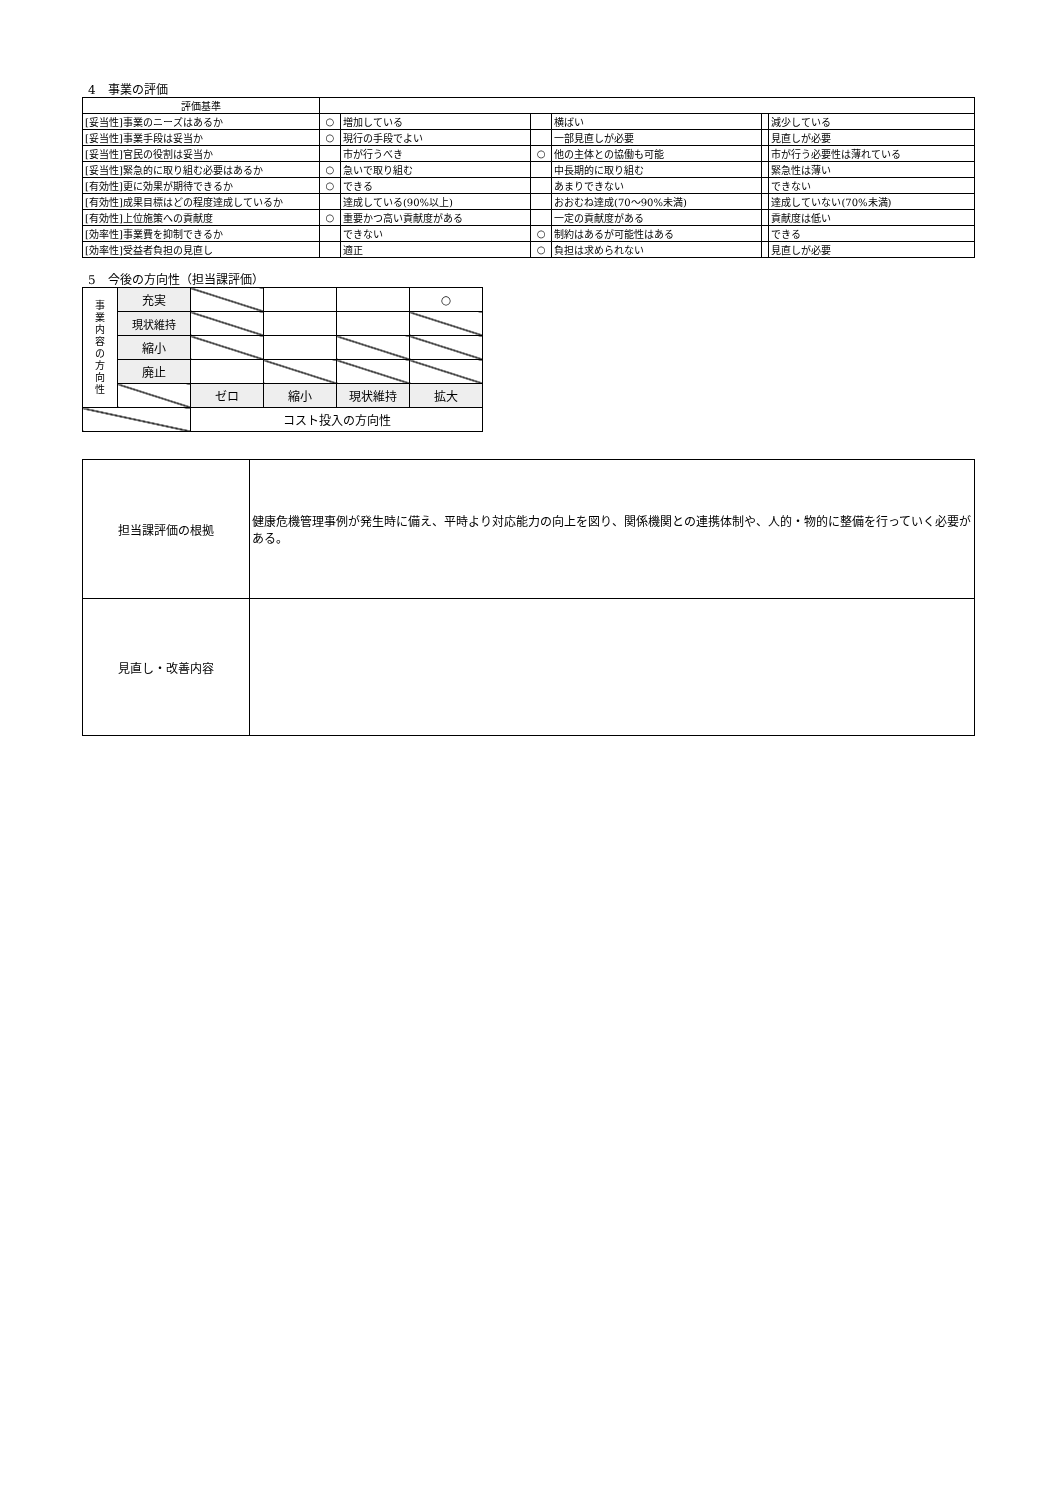4　事業の評価
| 評価基準 | | | | | | |
| [妥当性]事業のニーズはあるか | ○ | 増加している | | 横ばい | | 減少している |
| [妥当性]事業手段は妥当か | ○ | 現行の手段でよい | | 一部見直しが必要 | | 見直しが必要 |
| [妥当性]官民の役割は妥当か | | 市が行うべき | ○ | 他の主体との協働も可能 | | 市が行う必要性は薄れている |
| [妥当性]緊急的に取り組む必要はあるか | ○ | 急いで取り組む | | 中長期的に取り組む | | 緊急性は薄い |
| [有効性]更に効果が期待できるか | ○ | できる | | あまりできない | | できない |
| [有効性]成果目標はどの程度達成しているか | | 達成している(90%以上) | | おおむね達成(70〜90%未満) | | 達成していない(70%未満) |
| [有効性]上位施策への貢献度 | ○ | 重要かつ高い貢献度がある | | 一定の貢献度がある | | 貢献度は低い |
| [効率性]事業費を抑制できるか | | できない | ○ | 制約はあるが可能性はある | | できる |
| [効率性]受益者負担の見直し | | 適正 | ○ | 負担は求められない | | 見直しが必要 |
5　今後の方向性（担当課評価）
| 事 業 内 容 の 方 向 性 | 充実 | | | | ○ |
| | 現状維持 | | | | |
| | 縮小 | | | | |
| | 廃止 | | | | |
| | | ゼロ | 縮小 | 現状維持 | 拡大 |
| | | コスト投入の方向性 | | | |
| 担当課評価の根拠 | 健康危機管理事例が発生時に備え、平時より対応能力の向上を図り、関係機関との連携体制や、人的・物的に整備を行っていく必要がある。 |
| 見直し・改善内容 | |